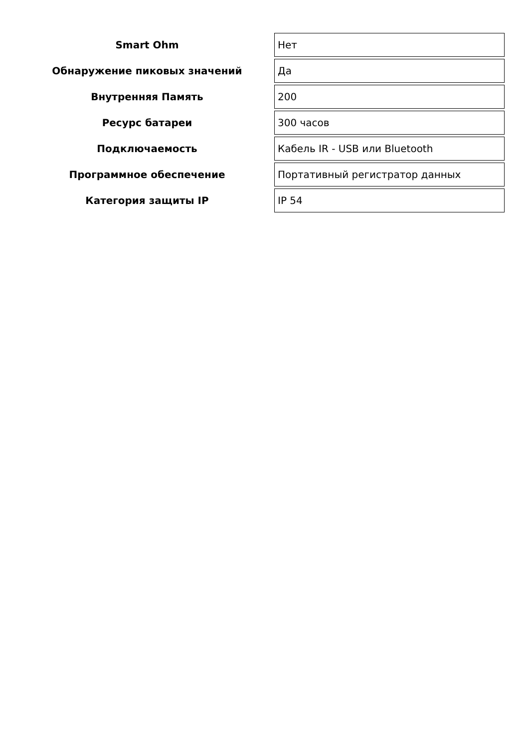| Smart Ohm | Нет |
| Обнаружение пиковых значений | Да |
| Внутренняя Память | 200 |
| Ресурс батареи | 300 часов |
| Подключаемость | Кабель IR - USB или Bluetooth |
| Программное обеспечение | Портативный регистратор данных |
| Категория защиты IP | IP 54 |